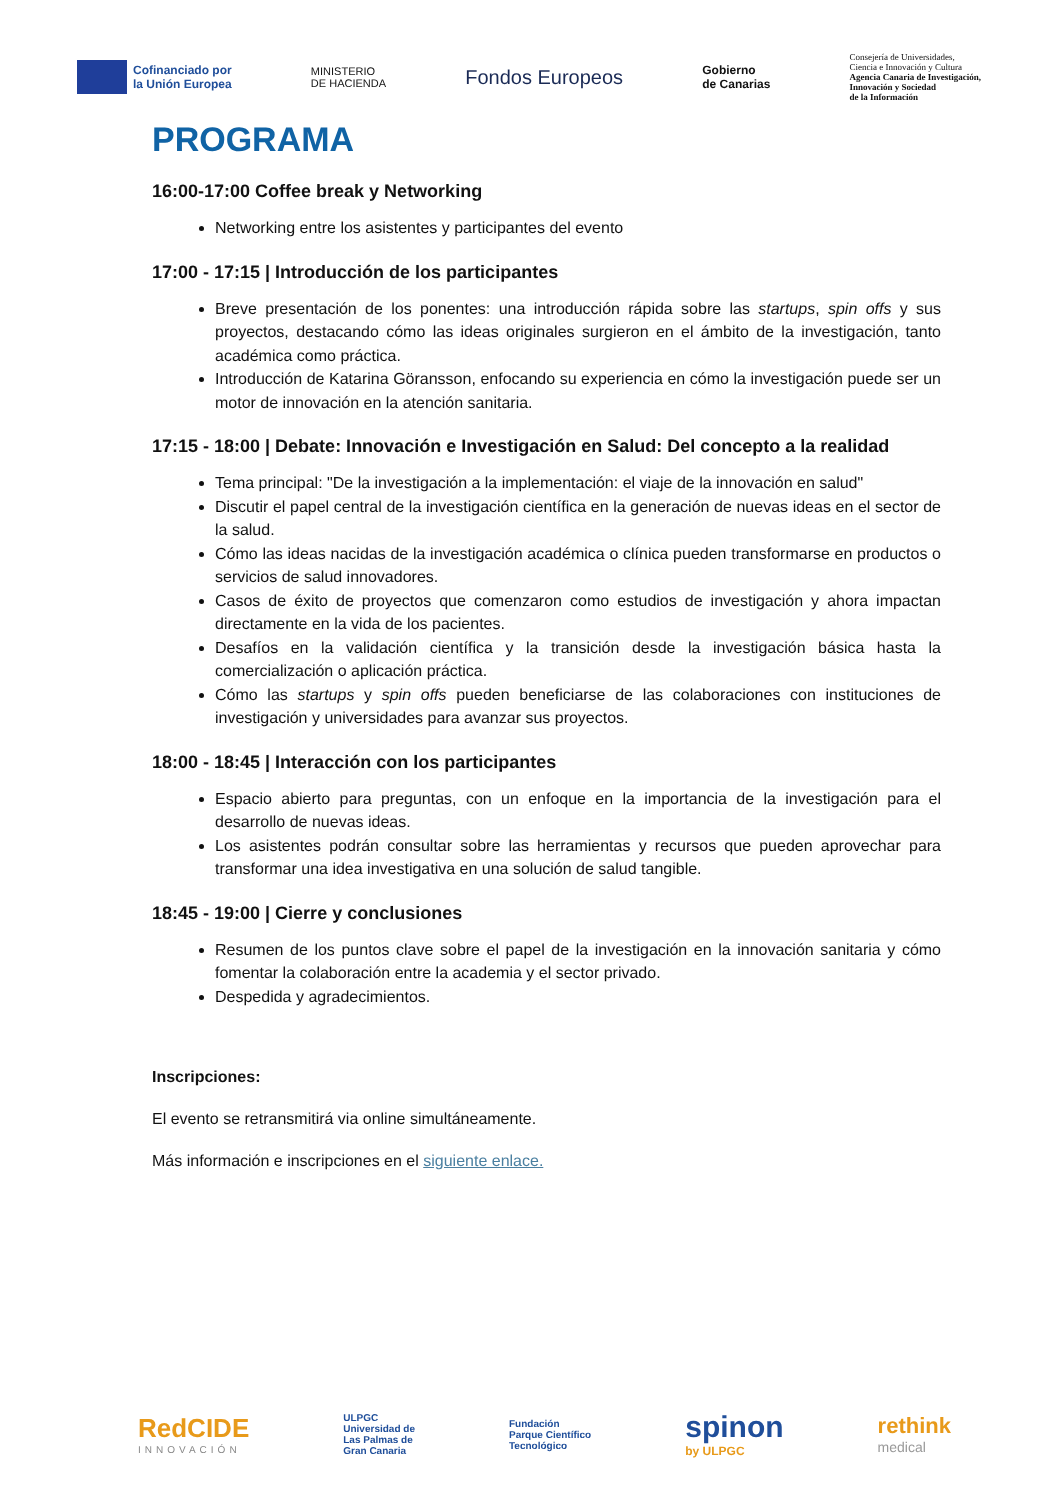Cofinanciado por
la Unión Europea
MINISTERIO
DE HACIENDA
Fondos Europeos
Gobierno
de Canarias
Consejería de Universidades,
Ciencia e Innovación y Cultura
Agencia Canaria de Investigación,
Innovación y Sociedad
de la Información
PROGRAMA
16:00-17:00 Coffee break y Networking
Networking entre los asistentes y participantes del evento
17:00 - 17:15 | Introducción de los participantes
Breve presentación de los ponentes: una introducción rápida sobre las startups, spin offs y sus proyectos, destacando cómo las ideas originales surgieron en el ámbito de la investigación, tanto académica como práctica.
Introducción de Katarina Göransson, enfocando su experiencia en cómo la investigación puede ser un motor de innovación en la atención sanitaria.
17:15 - 18:00 | Debate: Innovación e Investigación en Salud: Del concepto a la realidad
Tema principal: "De la investigación a la implementación: el viaje de la innovación en salud"
Discutir el papel central de la investigación científica en la generación de nuevas ideas en el sector de la salud.
Cómo las ideas nacidas de la investigación académica o clínica pueden transformarse en productos o servicios de salud innovadores.
Casos de éxito de proyectos que comenzaron como estudios de investigación y ahora impactan directamente en la vida de los pacientes.
Desafíos en la validación científica y la transición desde la investigación básica hasta la comercialización o aplicación práctica.
Cómo las startups y spin offs pueden beneficiarse de las colaboraciones con instituciones de investigación y universidades para avanzar sus proyectos.
18:00 - 18:45 | Interacción con los participantes
Espacio abierto para preguntas, con un enfoque en la importancia de la investigación para el desarrollo de nuevas ideas.
Los asistentes podrán consultar sobre las herramientas y recursos que pueden aprovechar para transformar una idea investigativa en una solución de salud tangible.
18:45 - 19:00 | Cierre y conclusiones
Resumen de los puntos clave sobre el papel de la investigación en la innovación sanitaria y cómo fomentar la colaboración entre la academia y el sector privado.
Despedida y agradecimientos.
Inscripciones:
El evento se retransmitirá via online simultáneamente.
Más información e inscripciones en el siguiente enlace.
RedCIDE
INNOVACIÓN
ULPGC
Universidad de
Las Palmas de
Gran Canaria
Fundación
Parque Científico
Tecnológico
spinon
by ULPGC
rethink
medical